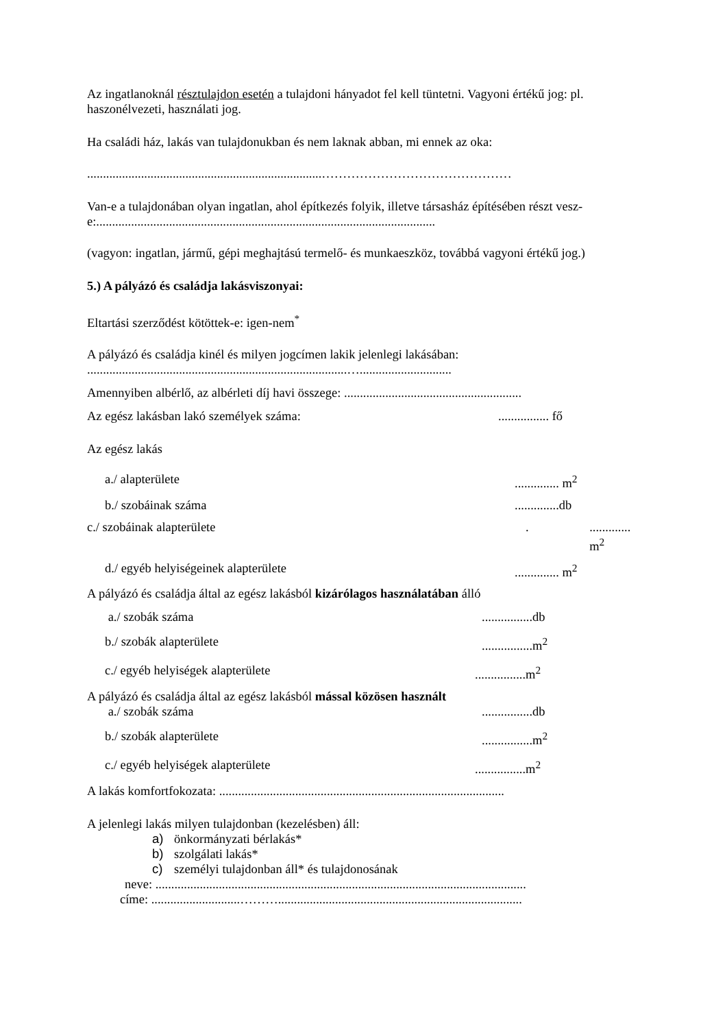Az ingatlanoknál résztulajdon esetén a tulajdoni hányadot fel kell tüntetni. Vagyoni értékű jog: pl. haszonélvezeti, használati jog.
Ha családi ház, lakás van tulajdonukban és nem laknak abban, mi ennek az oka:
..........................................................................………………………………………
Van-e a tulajdonában olyan ingatlan, ahol építkezés folyik, illetve társasház építésében részt vesz-e:...........................................................................................................
(vagyon: ingatlan, jármű, gépi meghajtású termelő- és munkaeszköz, továbbá vagyoni értékű jog.)
5.) A pályázó és családja lakásviszonyai:
Eltartási szerződést kötöttek-e: igen-nem<sup>*</sup>
A pályázó és családja kinél és milyen jogcímen lakik jelenlegi lakásában:
..................................................................................….............................
Amennyiben albérlő, az albérleti díj havi összege: ........................................................
Az egész lakásban lakó személyek száma:................ fő
Az egész lakás
a./ alapterülete.............. m<sup>2</sup>
b./ szobáinak száma..............db
c./ szobáinak alapterülete.............. m<sup>2</sup>
d./ egyéb helyiségeinek alapterülete.............. m<sup>2</sup>
A pályázó és családja által az egész lakásból kizárólagos használatában álló
a./ szobák száma................db
b./ szobák alapterülete................m<sup>2</sup>
c./ egyéb helyiségek alapterülete................m<sup>2</sup>
A pályázó és családja által az egész lakásból mással közösen használt
a./ szobák száma................db
b./ szobák alapterülete................m<sup>2</sup>
c./ egyéb helyiségek alapterülete................m<sup>2</sup>
A lakás komfortfokozata: ..........................................................................................
A jelenlegi lakás milyen tulajdonban (kezelésben) áll:
a) önkormányzati bérlakás*
b) szolgálati lakás*
c) személyi tulajdonban áll* és tulajdonosának
neve: .....................................................................................................................
címe: ............................……….............................................................................